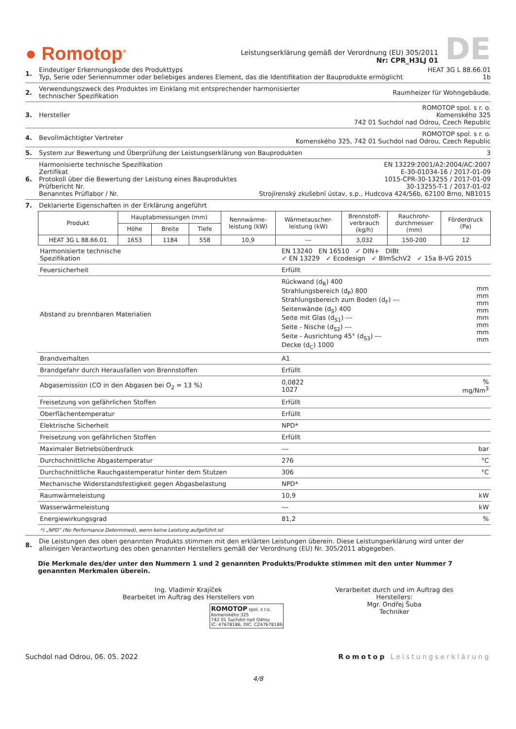● Romotop<sup>®</sup>
Leistungserklärung gemäß der Verordnung (EU) 305/2011
Nr: CPR_H3LJ 01
DE
1. Eindeutiger Erkennungskode des Produkttyps
Typ, Serie oder Seriennummer oder beliebiges anderes Element, das die Identifikation der Bauprodukte ermöglicht
HEAT 3G L 88.66.01
1b
2. Verwendungszweck des Produktes im Einklang mit entsprechender harmonisierter
technischer Spezifikation
Raumheizer für Wohngebäude.
3. Hersteller ROMOTOP spol. s r. o.
Komenského 325
742 01 Suchdol nad Odrou, Czech Republic
4. Bevollmächtigter Vertreter ROMOTOP spol. s r. o.
Komenského 325, 742 01 Suchdol nad Odrou, Czech Republic
5. System zur Bewertung und Überprüfung der Leistungserklärung von Bauprodukten
3
6. Harmonisierte technische Spezifikation
Zertifikat
Protokoll über die Bewertung der Leistung eines Bauproduktes
Prüfbericht Nr.
Benanntes Prüflabor / Nr.
EN 13229:2001/A2:2004/AC:2007
E-30-01034-16 / 2017-01-09
1015-CPR-30-13255 / 2017-01-09
30-13255-T-1 / 2017-01-02
Strojírenský zkušební ústav, s.p., Hudcova 424/56b, 62100 Brno, NB1015
7. Deklarierte Eigenschaften in der Erklärung angeführt
| Produkt | Hauptabmessungen (mm) | | | Nennwärme- leistung (kW) | Wärmetauscher- leistung (kW) | Brennstoff- verbrauch (kg/h) | Rauchrohr- durchmesser (mm) | Förderdruck (Pa) |
| --- | --- | --- | --- | --- | --- | --- | --- | --- |
| | Höhe | Breite | Tiefe | | | | | |
| HEAT 3G L 88.66.01 | 1653 | 1184 | 558 | 10,9 | --- | 3,032 | 150-200 | 12 |
| Harmonisierte technische Spezifikation | EN 13240 EN 16510 ✓ DIN+ DIBt ✓ EN 13229 ✓ Ecodesign ✓ BImSchV2 ✓ 15a B-VG 2015 | |
| Feuersicherheit | Erfüllt | |
| Abstand zu brennbaren Materialien | Rückwand (d<sub>R</sub>) 400 Strahlungsbereich (d<sub>P</sub>) 800 Strahlungsbereich zum Boden (d<sub>F</sub>) --- Seitenwände (d<sub>S</sub>) 400 Seite mit Glas (d<sub>S1</sub>) --- Seite - Nische (d<sub>S2</sub>) --- Seite - Ausrichtung 45° (d<sub>S3</sub>) --- Decke (d<sub>C</sub>) 1000 | mm mm mm mm mm mm mm mm |
| Brandverhalten | A1 | |
| Brandgefahr durch Herausfallen von Brennstoffen | Erfüllt | |
| Abgasemission (CO in den Abgasen bei O<sub>2</sub> = 13 %) | 0,0822 1027 | % mg/Nm<sup>3</sup> |
| Freisetzung von gefährlichen Stoffen | Erfüllt | |
| Oberflächentemperatur | Erfüllt | |
| Elektrische Sicherheit | NPD* | |
| Freisetzung von gefährlichen Stoffen | Erfüllt | |
| Maximaler Betriebsüberdruck | --- | bar |
| Durchschnittliche Abgastemperatur | 276 | °C |
| Durchschnittliche Rauchgastemperatur hinter dem Stutzen | 306 | °C |
| Mechanische Widerstandsfestigkeit gegen Abgasbelastung | NPD* | |
| Raumwärmeleistung | 10,9 | kW |
| Wasserwärmeleistung | --- | kW |
| Energiewirkungsgrad | 81,2 | % |
*) „NPD“ (No Performance Determined), wenn keine Leistung aufgeführt ist
8. Die Leistungen des oben genannten Produkts stimmen mit den erklärten Leistungen überein. Diese Leistungserklärung wird unter der alleinigen Verantwortung des oben genannten Herstellers gemäß der Verordnung (EU) Nr. 305/2011 abgegeben.
Die Merkmale des/der unter den Nummern 1 und 2 genannten Produkts/Produkte stimmen mit den unter Nummer 7 genannten Merkmalen überein.
Ing. Vladimír Krajíček
Bearbeitet im Auftrag des Herstellers von
ROMOTOP spol. s r.o.
Komenského 325
742 01 Suchdol nad Odrou
IČ: 47678186, DIČ: CZ47678186
Verarbeitet durch und im Auftrag des Herstellers:
Mgr. Ondřej Šuba
Techniker
Suchdol nad Odrou, 06. 05. 2022
Romotop Leistungserklärung
4/8